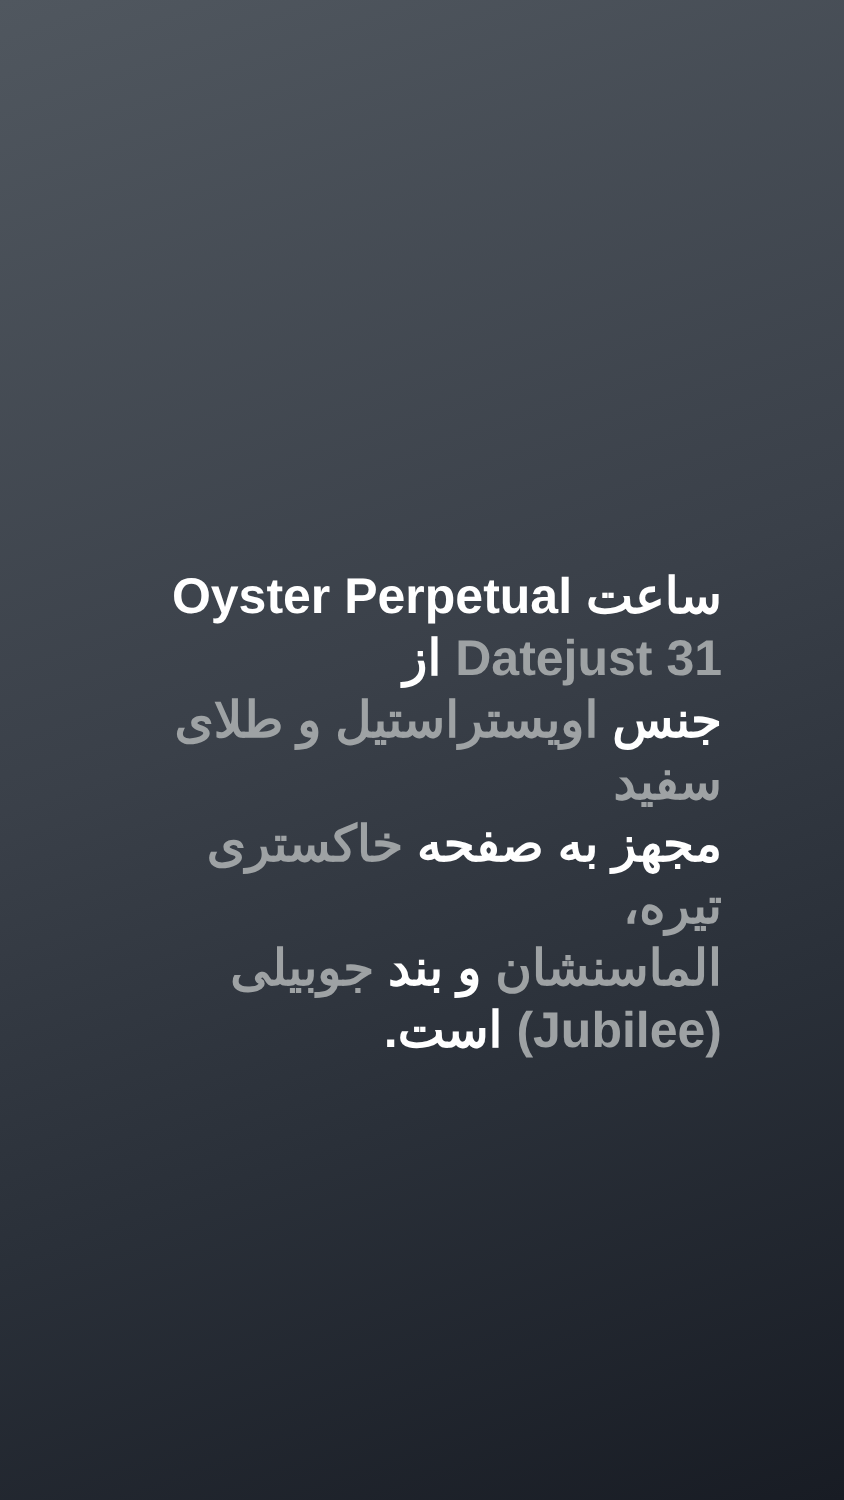ساعت Oyster Perpetual Datejust 31 از
جنس اویستراستیل و طلای سفید
مجهز به صفحه خاکستری تیره،
الماسنشان و بند جوبیلی
(Jubilee) است.